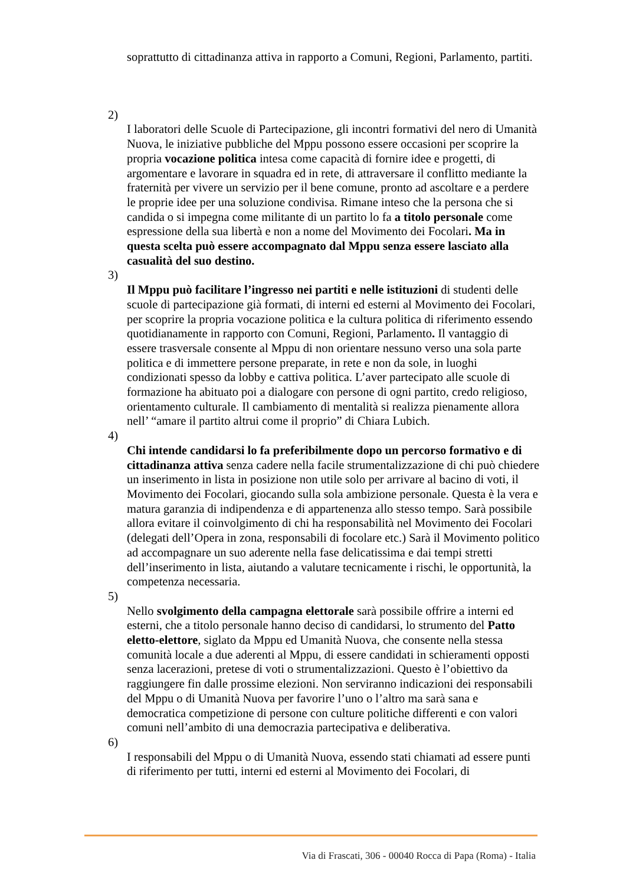soprattutto di cittadinanza attiva in rapporto a Comuni, Regioni, Parlamento, partiti.
2)
I laboratori delle Scuole di Partecipazione, gli incontri formativi del nero di Umanità Nuova, le iniziative pubbliche del Mppu possono essere occasioni per scoprire la propria vocazione politica intesa come capacità di fornire idee e progetti, di argomentare e lavorare in squadra ed in rete, di attraversare il conflitto mediante la fraternità per vivere un servizio per il bene comune, pronto ad ascoltare e a perdere le proprie idee per una soluzione condivisa. Rimane inteso che la persona che si candida o si impegna come militante di un partito lo fa a titolo personale come espressione della sua libertà e non a nome del Movimento dei Focolari. Ma in questa scelta può essere accompagnato dal Mppu senza essere lasciato alla casualità del suo destino.
3)
Il Mppu può facilitare l’ingresso nei partiti e nelle istituzioni di studenti delle scuole di partecipazione già formati, di interni ed esterni al Movimento dei Focolari, per scoprire la propria vocazione politica e la cultura politica di riferimento essendo quotidianamente in rapporto con Comuni, Regioni, Parlamento. Il vantaggio di essere trasversale consente al Mppu di non orientare nessuno verso una sola parte politica e di immettere persone preparate, in rete e non da sole, in luoghi condizionati spesso da lobby e cattiva politica. L’aver partecipato alle scuole di formazione ha abituato poi a dialogare con persone di ogni partito, credo religioso, orientamento culturale. Il cambiamento di mentalità si realizza pienamente allora nell’ “amare il partito altrui come il proprio” di Chiara Lubich.
4)
Chi intende candidarsi lo fa preferibilmente dopo un percorso formativo e di cittadinanza attiva senza cadere nella facile strumentalizzazione di chi può chiedere un inserimento in lista in posizione non utile solo per arrivare al bacino di voti, il Movimento dei Focolari, giocando sulla sola ambizione personale. Questa è la vera e matura garanzia di indipendenza e di appartenenza allo stesso tempo. Sarà possibile allora evitare il coinvolgimento di chi ha responsabilità nel Movimento dei Focolari (delegati dell’Opera in zona, responsabili di focolare etc.) Sarà il Movimento politico ad accompagnare un suo aderente nella fase delicatissima e dai tempi stretti dell’inserimento in lista, aiutando a valutare tecnicamente i rischi, le opportunità, la competenza necessaria.
5)
Nello svolgimento della campagna elettorale sarà possibile offrire a interni ed esterni, che a titolo personale hanno deciso di candidarsi, lo strumento del Patto eletto-elettore, siglato da Mppu ed Umanità Nuova, che consente nella stessa comunità locale a due aderenti al Mppu, di essere candidati in schieramenti opposti senza lacerazioni, pretese di voti o strumentalizzazioni. Questo è l’obiettivo da raggiungere fin dalle prossime elezioni. Non serviranno indicazioni dei responsabili del Mppu o di Umanità Nuova per favorire l’uno o l’altro ma sarà sana e democratica competizione di persone con culture politiche differenti e con valori comuni nell’ambito di una democrazia partecipativa e deliberativa.
6)
I responsabili del Mppu o di Umanità Nuova, essendo stati chiamati ad essere punti di riferimento per tutti, interni ed esterni al Movimento dei Focolari, di
Via di Frascati, 306 - 00040 Rocca di Papa (Roma) - Italia